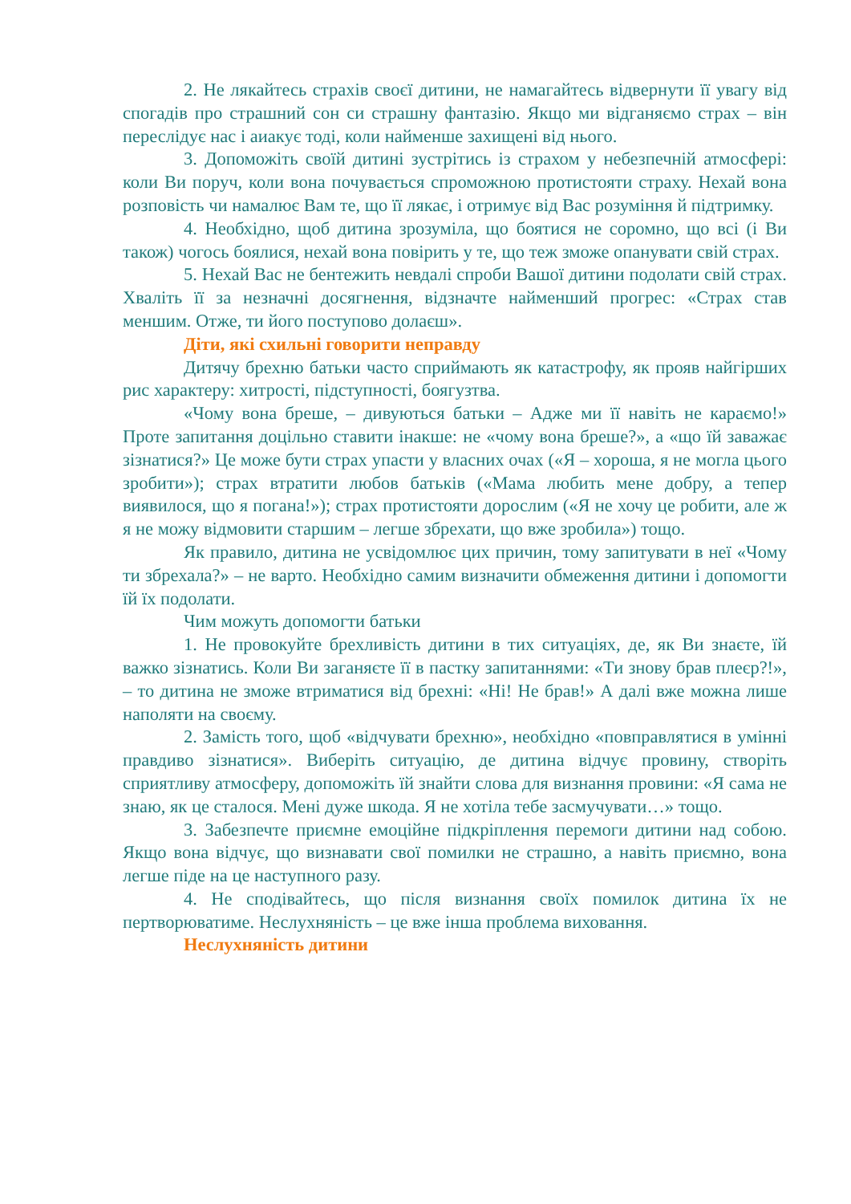2. Не лякайтесь страхів своєї дитини, не намагайтесь відвернути її увагу від спогадів про страшний сон си страшну фантазію. Якщо ми відганяємо страх – він переслідує нас і аиакує тоді, коли найменше захищені від нього.
3. Допоможіть своїй дитині зустрітись із страхом у небезпечній атмосфері: коли Ви поруч, коли вона почувається спроможною протистояти страху. Нехай вона розповість чи намалює Вам те, що її лякає, і отримує від Вас розуміння й підтримку.
4. Необхідно, щоб дитина зрозуміла, що боятися не соромно, що всі (і Ви також) чогось боялися, нехай вона повірить у те, що теж зможе опанувати свій страх.
5. Нехай Вас не бентежить невдалі спроби Вашої дитини подолати свій страх. Хваліть її за незначні досягнення, відзначте найменший прогрес: «Страх став меншим. Отже, ти його поступово долаєш».
Діти, які схильні говорити неправду
Дитячу брехню батьки часто сприймають як катастрофу, як прояв найгірших рис характеру: хитрості, підступності, боягузтва.
«Чому вона бреше, – дивуються батьки – Адже ми її навіть не караємо!» Проте запитання доцільно ставити інакше: не «чому вона бреше?», а «що їй заважає зізнатися?» Це може бути страх упасти у власних очах («Я – хороша, я не могла цього зробити»); страх втратити любов батьків («Мама любить мене добру, а тепер виявилося, що я погана!»); страх протистояти дорослим («Я не хочу це робити, але ж я не можу відмовити старшим – легше збрехати, що вже зробила») тощо.
Як правило, дитина не усвідомлює цих причин, тому запитувати в неї «Чому ти збрехала?» – не варто. Необхідно самим визначити обмеження дитини і допомогти їй їх подолати.
Чим можуть допомогти батьки
1. Не провокуйте брехливість дитини в тих ситуаціях, де, як Ви знаєте, їй важко зізнатись. Коли Ви заганяєте її в пастку запитаннями: «Ти знову брав плеєр?!», – то дитина не зможе втриматися від брехні: «Ні! Не брав!» А далі вже можна лише наполяти на своєму.
2. Замість того, щоб «відчувати брехню», необхідно «повправлятися в умінні правдиво зізнатися». Виберіть ситуацію, де дитина відчує провину, створіть сприятливу атмосферу, допоможіть їй знайти слова для визнання провини: «Я сама не знаю, як це сталося. Мені дуже шкода. Я не хотіла тебе засмучувати…» тощо.
3. Забезпечте приємне емоційне підкріплення перемоги дитини над собою. Якщо вона відчує, що визнавати свої помилки не страшно, а навіть приємно, вона легше піде на це наступного разу.
4. Не сподівайтесь, що після визнання своїх помилок дитина їх не пертворюватиме. Неслухняність – це вже інша проблема виховання.
Неслухняність дитини